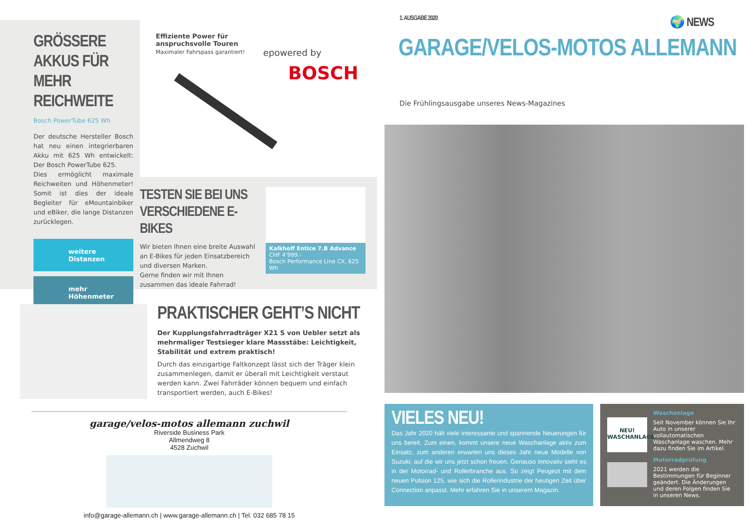GRÖSSERE AKKUS FÜR MEHR REICHWEITE
Bosch PowerTube 625 Wh
Der deutsche Hersteller Bosch hat neu einen integrierbaren Akku mit 625 Wh entwickelt: Der Bosch PowerTube 625.
Dies ermöglicht maximale Reichweiten und Höhenmeter! Somit ist dies der ideale Begleiter für eMountainbiker und eBiker, die lange Distanzen zurücklegen.
weitere Distanzen
mehr Höhenmeter
Effiziente Power für anspruchsvolle Touren
Maximaler Fahrspass garantiert!
epowered by
BOSCH
TESTEN SIE BEI UNS VERSCHIEDENE E-BIKES
Wir bieten Ihnen eine breite Auswahl an E-Bikes für jeden Einsatzbereich und diversen Marken.
Gerne finden wir mit Ihnen zusammen das ideale Fahrrad!
Kalkhoff Entice 7.B Advance
CHF 4‘999.-
Bosch Performance Line CX, 625 Wh
PRAKTISCHER GEHT’S NICHT
Der Kupplungsfahrradträger X21 S von Uebler setzt als mehrmaliger Testsieger klare Massstäbe: Leichtigkeit, Stabilität und extrem praktisch!
Durch das einzigartige Faltkonzept lässt sich der Träger klein zusammenlegen, damit er überall mit Leichtigkeit verstaut werden kann. Zwei Fahrräder können bequem und einfach transportiert werden, auch E-Bikes!
garage/velos-motos allemann zuchwil
Riverside Business Park
Allmendweg 8
4528 Zuchwil
info@garage-allemann.ch | www.garage-allemann.ch | Tel. 032 685 78 15
1. AUSGABE 2020 🌍 NEWS
GARAGE/VELOS-MOTOS ALLEMANN
Die Frühlingsausgabe unseres News-Magazines
VIELES NEU!
Das Jahr 2020 hält viele interessante und spannende Neuerungen für uns bereit. Zum einen, kommt unsere neue Waschanlage aktiv zum Einsatz, zum anderen erwarten uns dieses Jahr neue Modelle von Suzuki, auf die wir uns jetzt schon freuen. Genauso innovativ sieht es in der Motorrad- und Rollerbranche aus. So zeigt Peugeot mit dem neuen Pulsion 125, wie sich die Rollerindustrie der heutigen Zeit über Connection anpasst. Mehr erfahren Sie in unserem Magazin.
NEU!
WASCHANLAGE
Waschanlage
Seit November können Sie Ihr Auto in unserer vollautomatischen Waschanlage waschen. Mehr dazu finden Sie im Artikel.
Motorradprüfung
2021 werden die Bestimmungen für Beginner geändert. Die Änderungen und deren Folgen finden Sie in unseren News.